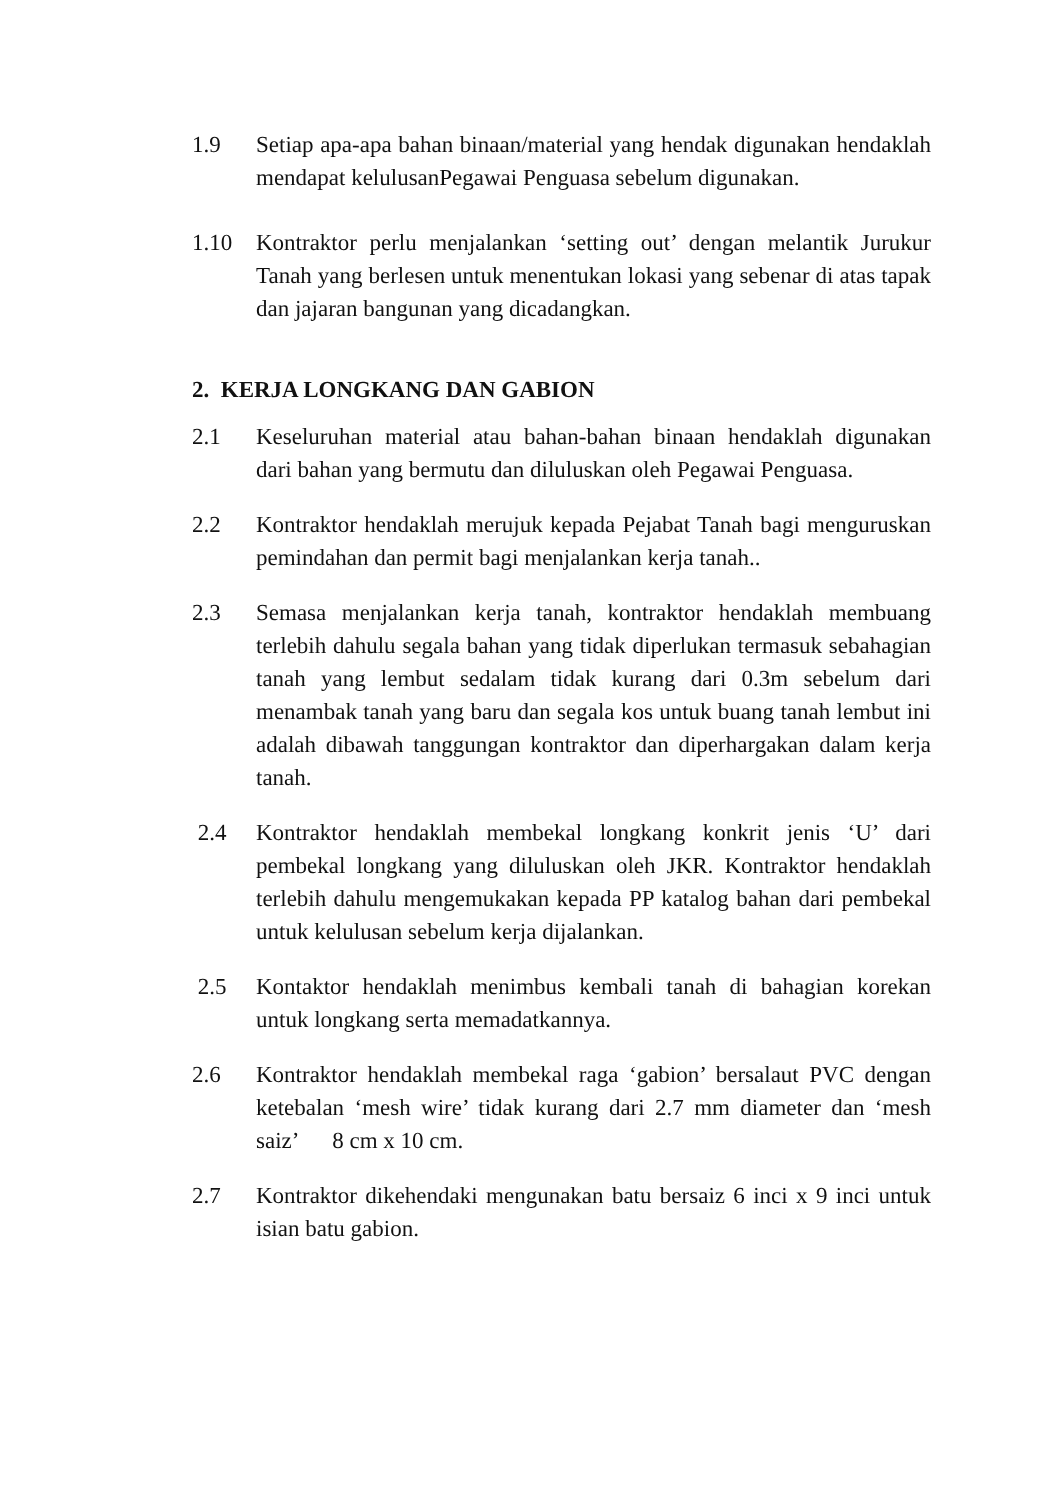1.9 Setiap apa-apa bahan binaan/material yang hendak digunakan hendaklah mendapat kelulusanPegawai Penguasa sebelum digunakan.
1.10 Kontraktor perlu menjalankan ‘setting out’ dengan melantik Jurukur Tanah yang berlesen untuk menentukan lokasi yang sebenar di atas tapak dan jajaran bangunan yang dicadangkan.
2. KERJA LONGKANG DAN GABION
2.1 Keseluruhan material atau bahan-bahan binaan hendaklah digunakan dari bahan yang bermutu dan diluluskan oleh Pegawai Penguasa.
2.2 Kontraktor hendaklah merujuk kepada Pejabat Tanah bagi menguruskan pemindahan dan permit bagi menjalankan kerja tanah..
2.3 Semasa menjalankan kerja tanah, kontraktor hendaklah membuang terlebih dahulu segala bahan yang tidak diperlukan termasuk sebahagian tanah yang lembut sedalam tidak kurang dari 0.3m sebelum dari menambak tanah yang baru dan segala kos untuk buang tanah lembut ini adalah dibawah tanggungan kontraktor dan diperhargakan dalam kerja tanah.
2.4 Kontraktor hendaklah membekal longkang konkrit jenis ‘U’ dari pembekal longkang yang diluluskan oleh JKR. Kontraktor hendaklah terlebih dahulu mengemukakan kepada PP katalog bahan dari pembekal untuk kelulusan sebelum kerja dijalankan.
2.5 Kontaktor hendaklah menimbus kembali tanah di bahagian korekan untuk longkang serta memadatkannya.
2.6 Kontraktor hendaklah membekal raga ‘gabion’ bersalaut PVC dengan ketebalan ‘mesh wire’ tidak kurang dari 2.7 mm diameter dan ‘mesh saiz’ 8 cm x 10 cm.
2.7 Kontraktor dikehendaki mengunakan batu bersaiz 6 inci x 9 inci untuk isian batu gabion.